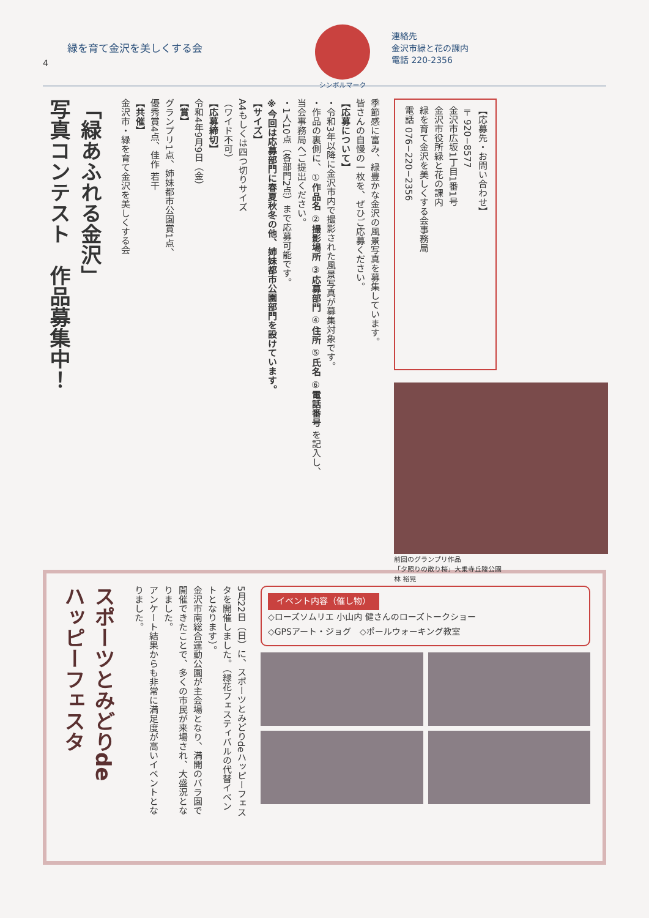4
緑を育て金沢を美しくする会
シンボルマーク
連絡先
金沢市緑と花の課内
電話 220-2356
「緑あふれる金沢」
写真コンテスト　作品募集中！
季節感に富み、緑豊かな金沢の風景写真を募集しています。
皆さんの自慢の一枚を、ぜひご応募ください。
【応募について】
・令和3年以降に金沢市内で撮影された風景写真が募集対象です。
・作品の裏側に、①作品名 ②撮影場所 ③応募部門 ④住所 ⑤氏名 ⑥電話番号 を記入し、当会事務局へご提出ください。
・1人10点（各部門2点）まで応募可能です。
※今回は応募部門に春夏秋冬の他、姉妹都市公園部門を設けています。
【サイズ】
A4もしくは四つ切りサイズ
（ワイド不可）
【応募締切】
令和4年9月9日（金）
【賞】
グランプリ1点、姉妹都市公園賞1点、
優秀賞4点、佳作 若干
【共催】
金沢市・緑を育て金沢を美しくする会
【応募先・お問い合わせ】
〒920−8577
金沢市広坂1丁目1番1号
金沢市役所緑と花の課内
緑を育て金沢を美しくする会事務局
電話 076−220−2356
前回のグランプリ作品
「夕照りの散り桜」大乗寺丘陵公園
林 裕晃
スポーツとみどりde
ハッピーフェスタ
5月22日（日）に、スポーツとみどりdeハッピーフェスタを開催しました。（緑花フェスティバルの代替イベントとなります）。
金沢市南総合運動公園が主会場となり、満開のバラ園で開催できたことで、多くの市民が来場され、大盛況となりました。
アンケート結果からも非常に満足度が高いイベントとなりました。
イベント内容（催し物）
◇ローズソムリエ 小山内 健さんのローズトークショー
◇GPSアート・ジョグ　◇ポールウォーキング教室